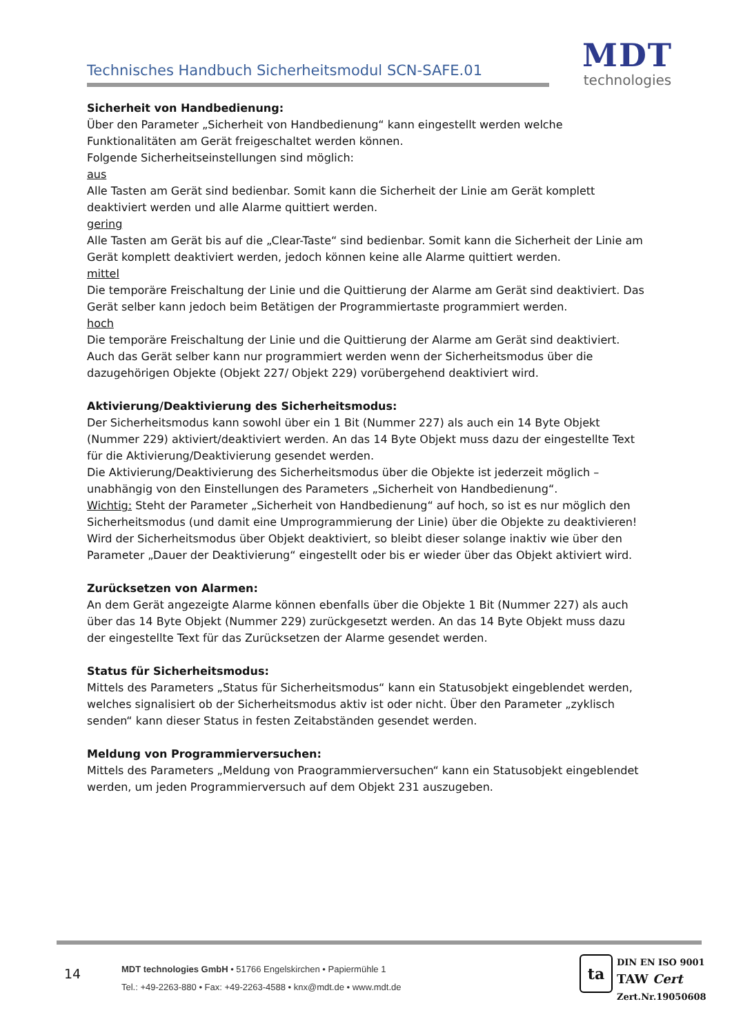Technisches Handbuch Sicherheitsmodul SCN-SAFE.01
MDT
technologies
Sicherheit von Handbedienung:
Über den Parameter „Sicherheit von Handbedienung“ kann eingestellt werden welche Funktionalitäten am Gerät freigeschaltet werden können.
Folgende Sicherheitseinstellungen sind möglich:
aus
Alle Tasten am Gerät sind bedienbar. Somit kann die Sicherheit der Linie am Gerät komplett deaktiviert werden und alle Alarme quittiert werden.
gering
Alle Tasten am Gerät bis auf die „Clear-Taste“ sind bedienbar. Somit kann die Sicherheit der Linie am Gerät komplett deaktiviert werden, jedoch können keine alle Alarme quittiert werden.
mittel
Die temporäre Freischaltung der Linie und die Quittierung der Alarme am Gerät sind deaktiviert. Das Gerät selber kann jedoch beim Betätigen der Programmiertaste programmiert werden.
hoch
Die temporäre Freischaltung der Linie und die Quittierung der Alarme am Gerät sind deaktiviert. Auch das Gerät selber kann nur programmiert werden wenn der Sicherheitsmodus über die dazugehörigen Objekte (Objekt 227/ Objekt 229) vorübergehend deaktiviert wird.
Aktivierung/Deaktivierung des Sicherheitsmodus:
Der Sicherheitsmodus kann sowohl über ein 1 Bit (Nummer 227) als auch ein 14 Byte Objekt (Nummer 229) aktiviert/deaktiviert werden. An das 14 Byte Objekt muss dazu der eingestellte Text für die Aktivierung/Deaktivierung gesendet werden.
Die Aktivierung/Deaktivierung des Sicherheitsmodus über die Objekte ist jederzeit möglich – unabhängig von den Einstellungen des Parameters „Sicherheit von Handbedienung“.
Wichtig: Steht der Parameter „Sicherheit von Handbedienung“ auf hoch, so ist es nur möglich den Sicherheitsmodus (und damit eine Umprogrammierung der Linie) über die Objekte zu deaktivieren!
Wird der Sicherheitsmodus über Objekt deaktiviert, so bleibt dieser solange inaktiv wie über den Parameter „Dauer der Deaktivierung“ eingestellt oder bis er wieder über das Objekt aktiviert wird.
Zurücksetzen von Alarmen:
An dem Gerät angezeigte Alarme können ebenfalls über die Objekte 1 Bit (Nummer 227) als auch über das 14 Byte Objekt (Nummer 229) zurückgesetzt werden. An das 14 Byte Objekt muss dazu der eingestellte Text für das Zurücksetzen der Alarme gesendet werden.
Status für Sicherheitsmodus:
Mittels des Parameters „Status für Sicherheitsmodus“ kann ein Statusobjekt eingeblendet werden, welches signalisiert ob der Sicherheitsmodus aktiv ist oder nicht. Über den Parameter „zyklisch senden“ kann dieser Status in festen Zeitabständen gesendet werden.
Meldung von Programmierversuchen:
Mittels des Parameters „Meldung von Praogrammierversuchen“ kann ein Statusobjekt eingeblendet werden, um jeden Programmierversuch auf dem Objekt 231 auszugeben.
14
MDT technologies GmbH • 51766 Engelskirchen • Papiermühle 1
Tel.: +49-2263-880 • Fax: +49-2263-4588 • knx@mdt.de • www.mdt.de
ta DIN EN ISO 9001
TAW Cert
Zert.Nr.19050608